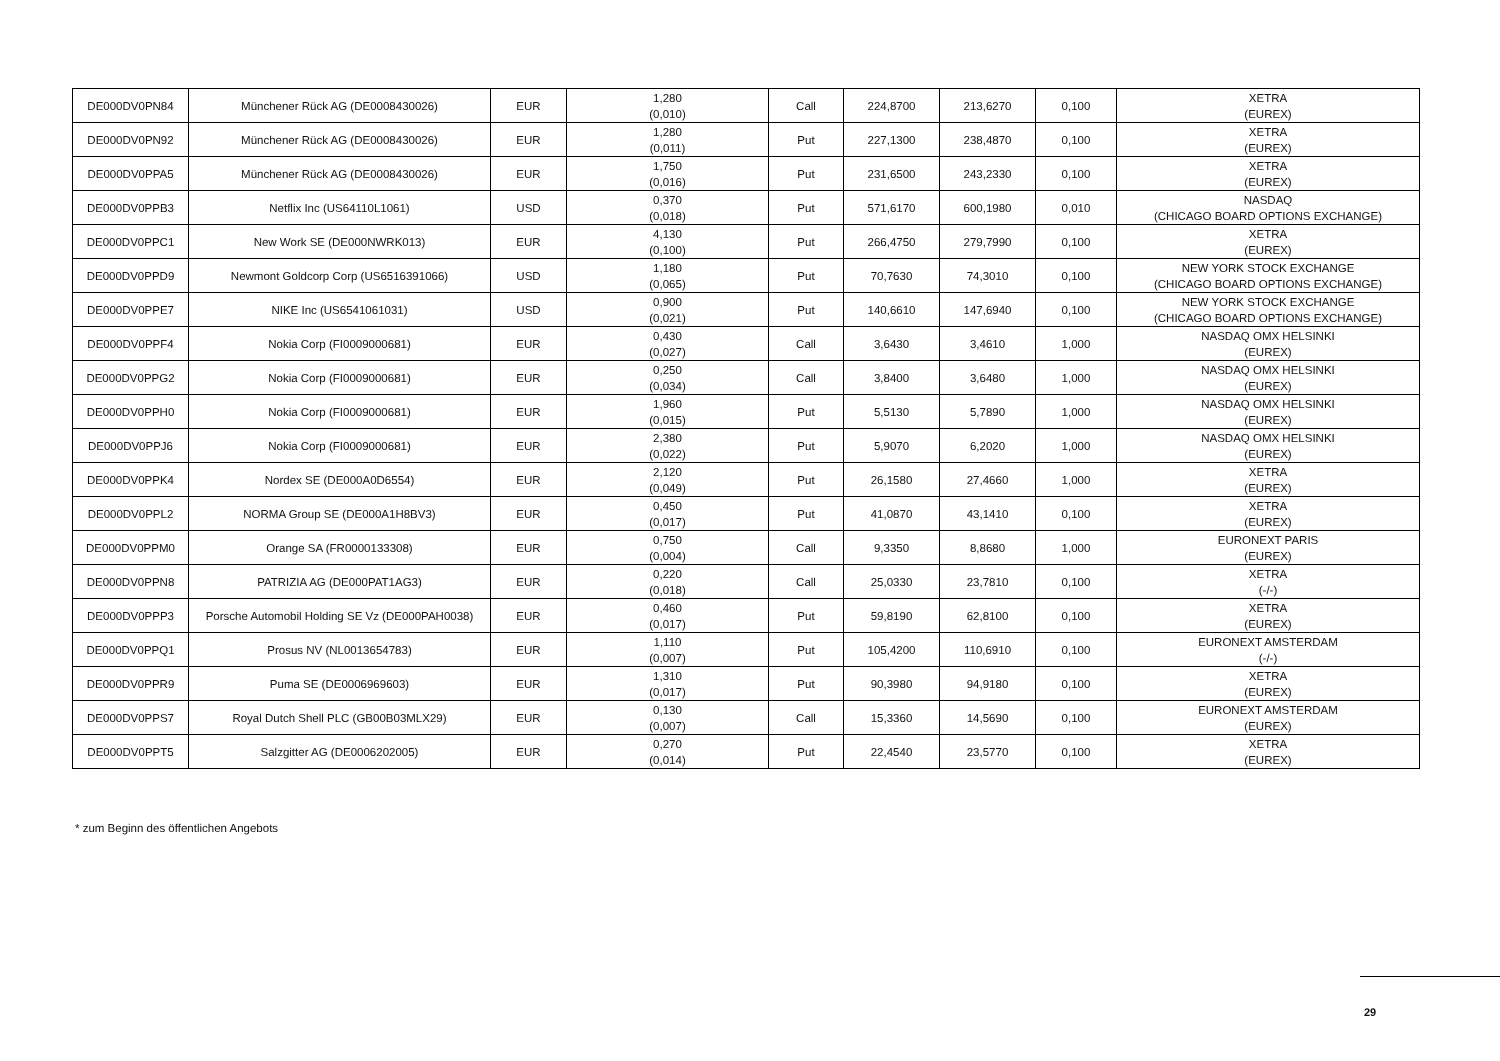| DE000DV0PN84 | Münchener Rück AG (DE0008430026) | EUR | 1,280 (0,010) | Call | 224,8700 | 213,6270 | 0,100 | XETRA (EUREX) |
| DE000DV0PN92 | Münchener Rück AG (DE0008430026) | EUR | 1,280 (0,011) | Put | 227,1300 | 238,4870 | 0,100 | XETRA (EUREX) |
| DE000DV0PPA5 | Münchener Rück AG (DE0008430026) | EUR | 1,750 (0,016) | Put | 231,6500 | 243,2330 | 0,100 | XETRA (EUREX) |
| DE000DV0PPB3 | Netflix Inc (US64110L1061) | USD | 0,370 (0,018) | Put | 571,6170 | 600,1980 | 0,010 | NASDAQ (CHICAGO BOARD OPTIONS EXCHANGE) |
| DE000DV0PPC1 | New Work SE (DE000NWRK013) | EUR | 4,130 (0,100) | Put | 266,4750 | 279,7990 | 0,100 | XETRA (EUREX) |
| DE000DV0PPD9 | Newmont Goldcorp Corp (US6516391066) | USD | 1,180 (0,065) | Put | 70,7630 | 74,3010 | 0,100 | NEW YORK STOCK EXCHANGE (CHICAGO BOARD OPTIONS EXCHANGE) |
| DE000DV0PPE7 | NIKE Inc (US6541061031) | USD | 0,900 (0,021) | Put | 140,6610 | 147,6940 | 0,100 | NEW YORK STOCK EXCHANGE (CHICAGO BOARD OPTIONS EXCHANGE) |
| DE000DV0PPF4 | Nokia Corp (FI0009000681) | EUR | 0,430 (0,027) | Call | 3,6430 | 3,4610 | 1,000 | NASDAQ OMX HELSINKI (EUREX) |
| DE000DV0PPG2 | Nokia Corp (FI0009000681) | EUR | 0,250 (0,034) | Call | 3,8400 | 3,6480 | 1,000 | NASDAQ OMX HELSINKI (EUREX) |
| DE000DV0PPH0 | Nokia Corp (FI0009000681) | EUR | 1,960 (0,015) | Put | 5,5130 | 5,7890 | 1,000 | NASDAQ OMX HELSINKI (EUREX) |
| DE000DV0PPJ6 | Nokia Corp (FI0009000681) | EUR | 2,380 (0,022) | Put | 5,9070 | 6,2020 | 1,000 | NASDAQ OMX HELSINKI (EUREX) |
| DE000DV0PPK4 | Nordex SE (DE000A0D6554) | EUR | 2,120 (0,049) | Put | 26,1580 | 27,4660 | 1,000 | XETRA (EUREX) |
| DE000DV0PPL2 | NORMA Group SE (DE000A1H8BV3) | EUR | 0,450 (0,017) | Put | 41,0870 | 43,1410 | 0,100 | XETRA (EUREX) |
| DE000DV0PPM0 | Orange SA (FR0000133308) | EUR | 0,750 (0,004) | Call | 9,3350 | 8,8680 | 1,000 | EURONEXT PARIS (EUREX) |
| DE000DV0PPN8 | PATRIZIA AG (DE000PAT1AG3) | EUR | 0,220 (0,018) | Call | 25,0330 | 23,7810 | 0,100 | XETRA (-/-) |
| DE000DV0PPP3 | Porsche Automobil Holding SE Vz (DE000PAH0038) | EUR | 0,460 (0,017) | Put | 59,8190 | 62,8100 | 0,100 | XETRA (EUREX) |
| DE000DV0PPQ1 | Prosus NV (NL0013654783) | EUR | 1,110 (0,007) | Put | 105,4200 | 110,6910 | 0,100 | EURONEXT AMSTERDAM (-/-) |
| DE000DV0PPR9 | Puma SE (DE0006969603) | EUR | 1,310 (0,017) | Put | 90,3980 | 94,9180 | 0,100 | XETRA (EUREX) |
| DE000DV0PPS7 | Royal Dutch Shell PLC (GB00B03MLX29) | EUR | 0,130 (0,007) | Call | 15,3360 | 14,5690 | 0,100 | EURONEXT AMSTERDAM (EUREX) |
| DE000DV0PPT5 | Salzgitter AG (DE0006202005) | EUR | 0,270 (0,014) | Put | 22,4540 | 23,5770 | 0,100 | XETRA (EUREX) |
* zum Beginn des öffentlichen Angebots
29